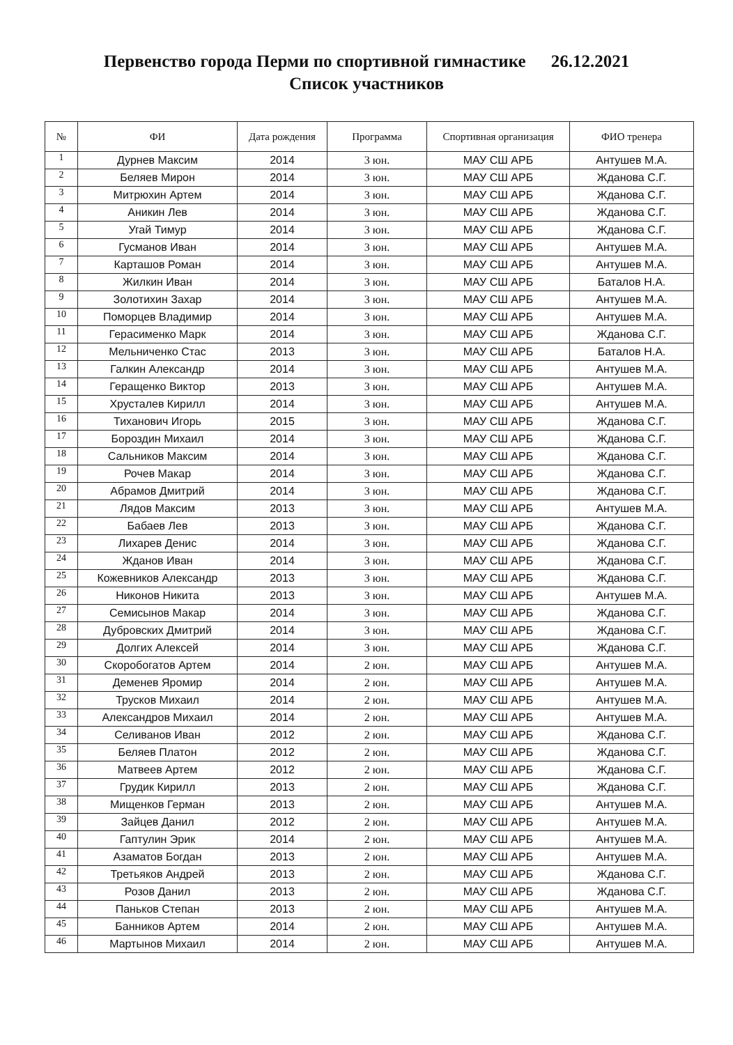Первенство города Перми по спортивной гимнастике 26.12.2021
Список участников
| № | ФИ | Дата рождения | Программа | Спортивная организация | ФИО тренера |
| --- | --- | --- | --- | --- | --- |
| 1 | Дурнев Максим | 2014 | 3 юн. | МАУ СШ АРБ | Антушев М.А. |
| 2 | Беляев Мирон | 2014 | 3 юн. | МАУ СШ АРБ | Жданова С.Г. |
| 3 | Митрюхин Артем | 2014 | 3 юн. | МАУ СШ АРБ | Жданова С.Г. |
| 4 | Аникин Лев | 2014 | 3 юн. | МАУ СШ АРБ | Жданова С.Г. |
| 5 | Угай Тимур | 2014 | 3 юн. | МАУ СШ АРБ | Жданова С.Г. |
| 6 | Гусманов Иван | 2014 | 3 юн. | МАУ СШ АРБ | Антушев М.А. |
| 7 | Карташов Роман | 2014 | 3 юн. | МАУ СШ АРБ | Антушев М.А. |
| 8 | Жилкин Иван | 2014 | 3 юн. | МАУ СШ АРБ | Баталов Н.А. |
| 9 | Золотихин Захар | 2014 | 3 юн. | МАУ СШ АРБ | Антушев М.А. |
| 10 | Поморцев Владимир | 2014 | 3 юн. | МАУ СШ АРБ | Антушев М.А. |
| 11 | Герасименко Марк | 2014 | 3 юн. | МАУ СШ АРБ | Жданова С.Г. |
| 12 | Мельниченко Стас | 2013 | 3 юн. | МАУ СШ АРБ | Баталов Н.А. |
| 13 | Галкин Александр | 2014 | 3 юн. | МАУ СШ АРБ | Антушев М.А. |
| 14 | Геращенко Виктор | 2013 | 3 юн. | МАУ СШ АРБ | Антушев М.А. |
| 15 | Хрусталев Кирилл | 2014 | 3 юн. | МАУ СШ АРБ | Антушев М.А. |
| 16 | Тиханович Игорь | 2015 | 3 юн. | МАУ СШ АРБ | Жданова С.Г. |
| 17 | Бороздин Михаил | 2014 | 3 юн. | МАУ СШ АРБ | Жданова С.Г. |
| 18 | Сальников Максим | 2014 | 3 юн. | МАУ СШ АРБ | Жданова С.Г. |
| 19 | Рочев Макар | 2014 | 3 юн. | МАУ СШ АРБ | Жданова С.Г. |
| 20 | Абрамов Дмитрий | 2014 | 3 юн. | МАУ СШ АРБ | Жданова С.Г. |
| 21 | Лядов Максим | 2013 | 3 юн. | МАУ СШ АРБ | Антушев М.А. |
| 22 | Бабаев Лев | 2013 | 3 юн. | МАУ СШ АРБ | Жданова С.Г. |
| 23 | Лихарев Денис | 2014 | 3 юн. | МАУ СШ АРБ | Жданова С.Г. |
| 24 | Жданов Иван | 2014 | 3 юн. | МАУ СШ АРБ | Жданова С.Г. |
| 25 | Кожевников Александр | 2013 | 3 юн. | МАУ СШ АРБ | Жданова С.Г. |
| 26 | Никонов Никита | 2013 | 3 юн. | МАУ СШ АРБ | Антушев М.А. |
| 27 | Семисынов Макар | 2014 | 3 юн. | МАУ СШ АРБ | Жданова С.Г. |
| 28 | Дубровских Дмитрий | 2014 | 3 юн. | МАУ СШ АРБ | Жданова С.Г. |
| 29 | Долгих Алексей | 2014 | 3 юн. | МАУ СШ АРБ | Жданова С.Г. |
| 30 | Скоробогатов Артем | 2014 | 2 юн. | МАУ СШ АРБ | Антушев М.А. |
| 31 | Деменев Яромир | 2014 | 2 юн. | МАУ СШ АРБ | Антушев М.А. |
| 32 | Трусков Михаил | 2014 | 2 юн. | МАУ СШ АРБ | Антушев М.А. |
| 33 | Александров Михаил | 2014 | 2 юн. | МАУ СШ АРБ | Антушев М.А. |
| 34 | Селиванов Иван | 2012 | 2 юн. | МАУ СШ АРБ | Жданова С.Г. |
| 35 | Беляев Платон | 2012 | 2 юн. | МАУ СШ АРБ | Жданова С.Г. |
| 36 | Матвеев Артем | 2012 | 2 юн. | МАУ СШ АРБ | Жданова С.Г. |
| 37 | Грудик Кирилл | 2013 | 2 юн. | МАУ СШ АРБ | Жданова С.Г. |
| 38 | Мищенков Герман | 2013 | 2 юн. | МАУ СШ АРБ | Антушев М.А. |
| 39 | Зайцев Данил | 2012 | 2 юн. | МАУ СШ АРБ | Антушев М.А. |
| 40 | Гаптулин Эрик | 2014 | 2 юн. | МАУ СШ АРБ | Антушев М.А. |
| 41 | Азаматов Богдан | 2013 | 2 юн. | МАУ СШ АРБ | Антушев М.А. |
| 42 | Третьяков Андрей | 2013 | 2 юн. | МАУ СШ АРБ | Жданова С.Г. |
| 43 | Розов Данил | 2013 | 2 юн. | МАУ СШ АРБ | Жданова С.Г. |
| 44 | Паньков Степан | 2013 | 2 юн. | МАУ СШ АРБ | Антушев М.А. |
| 45 | Банников Артем | 2014 | 2 юн. | МАУ СШ АРБ | Антушев М.А. |
| 46 | Мартынов Михаил | 2014 | 2 юн. | МАУ СШ АРБ | Антушев М.А. |